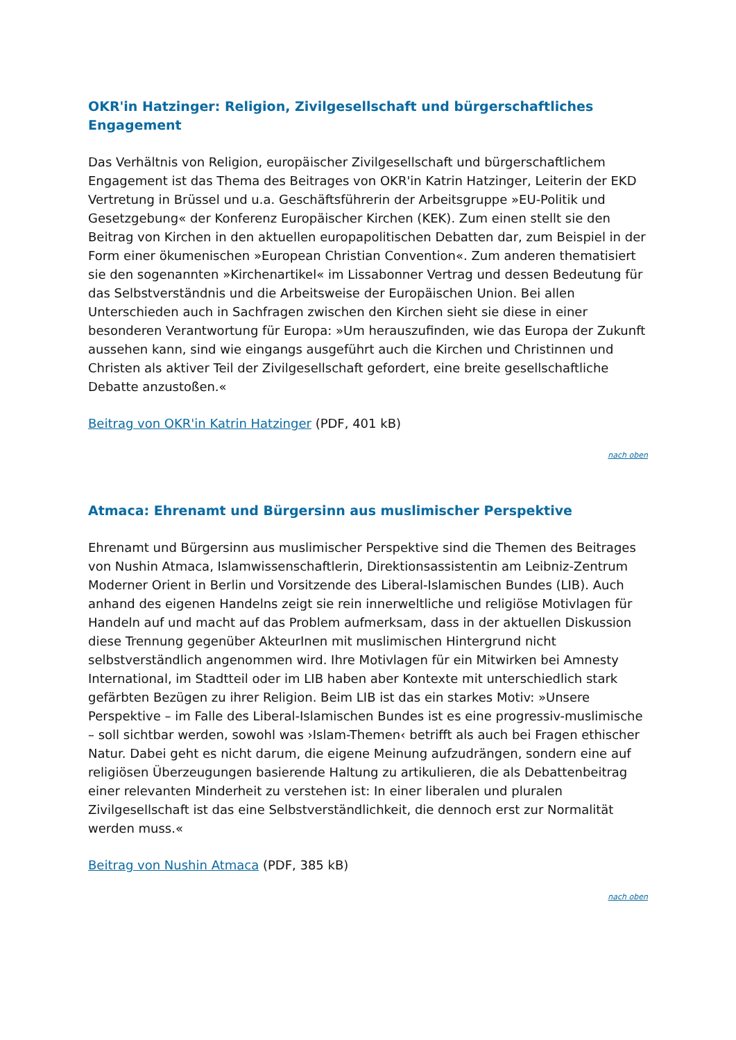OKR'in Hatzinger: Religion, Zivilgesellschaft und bürgerschaftliches Engagement
Das Verhältnis von Religion, europäischer Zivilgesellschaft und bürgerschaftlichem Engagement ist das Thema des Beitrages von OKR'in Katrin Hatzinger, Leiterin der EKD Vertretung in Brüssel und u.a. Geschäftsführerin der Arbeitsgruppe »EU-Politik und Gesetzgebung« der Konferenz Europäischer Kirchen (KEK). Zum einen stellt sie den Beitrag von Kirchen in den aktuellen europapolitischen Debatten dar, zum Beispiel in der Form einer ökumenischen »European Christian Convention«. Zum anderen thematisiert sie den sogenannten »Kirchenartikel« im Lissabonner Vertrag und dessen Bedeutung für das Selbstverständnis und die Arbeitsweise der Europäischen Union. Bei allen Unterschieden auch in Sachfragen zwischen den Kirchen sieht sie diese in einer besonderen Verantwortung für Europa: »Um herauszufinden, wie das Europa der Zukunft aussehen kann, sind wie eingangs ausgeführt auch die Kirchen und Christinnen und Christen als aktiver Teil der Zivilgesellschaft gefordert, eine breite gesellschaftliche Debatte anzustoßen.«
Beitrag von OKR'in Katrin Hatzinger (PDF, 401 kB)
nach oben
Atmaca: Ehrenamt und Bürgersinn aus muslimischer Perspektive
Ehrenamt und Bürgersinn aus muslimischer Perspektive sind die Themen des Beitrages von Nushin Atmaca, Islamwissenschaftlerin, Direktionsassistentin am Leibniz-Zentrum Moderner Orient in Berlin und Vorsitzende des Liberal-Islamischen Bundes (LIB). Auch anhand des eigenen Handelns zeigt sie rein innerweltliche und religiöse Motivlagen für Handeln auf und macht auf das Problem aufmerksam, dass in der aktuellen Diskussion diese Trennung gegenüber AkteurInen mit muslimischen Hintergrund nicht selbstverständlich angenommen wird. Ihre Motivlagen für ein Mitwirken bei Amnesty International, im Stadtteil oder im LIB haben aber Kontexte mit unterschiedlich stark gefärbten Bezügen zu ihrer Religion. Beim LIB ist das ein starkes Motiv: »Unsere Perspektive – im Falle des Liberal-Islamischen Bundes ist es eine progressiv-muslimische – soll sichtbar werden, sowohl was ›Islam-Themen‹ betrifft als auch bei Fragen ethischer Natur. Dabei geht es nicht darum, die eigene Meinung aufzudrängen, sondern eine auf religiösen Überzeugungen basierende Haltung zu artikulieren, die als Debattenbeitrag einer relevanten Minderheit zu verstehen ist: In einer liberalen und pluralen Zivilgesellschaft ist das eine Selbstverständlichkeit, die dennoch erst zur Normalität werden muss.«
Beitrag von Nushin Atmaca (PDF, 385 kB)
nach oben